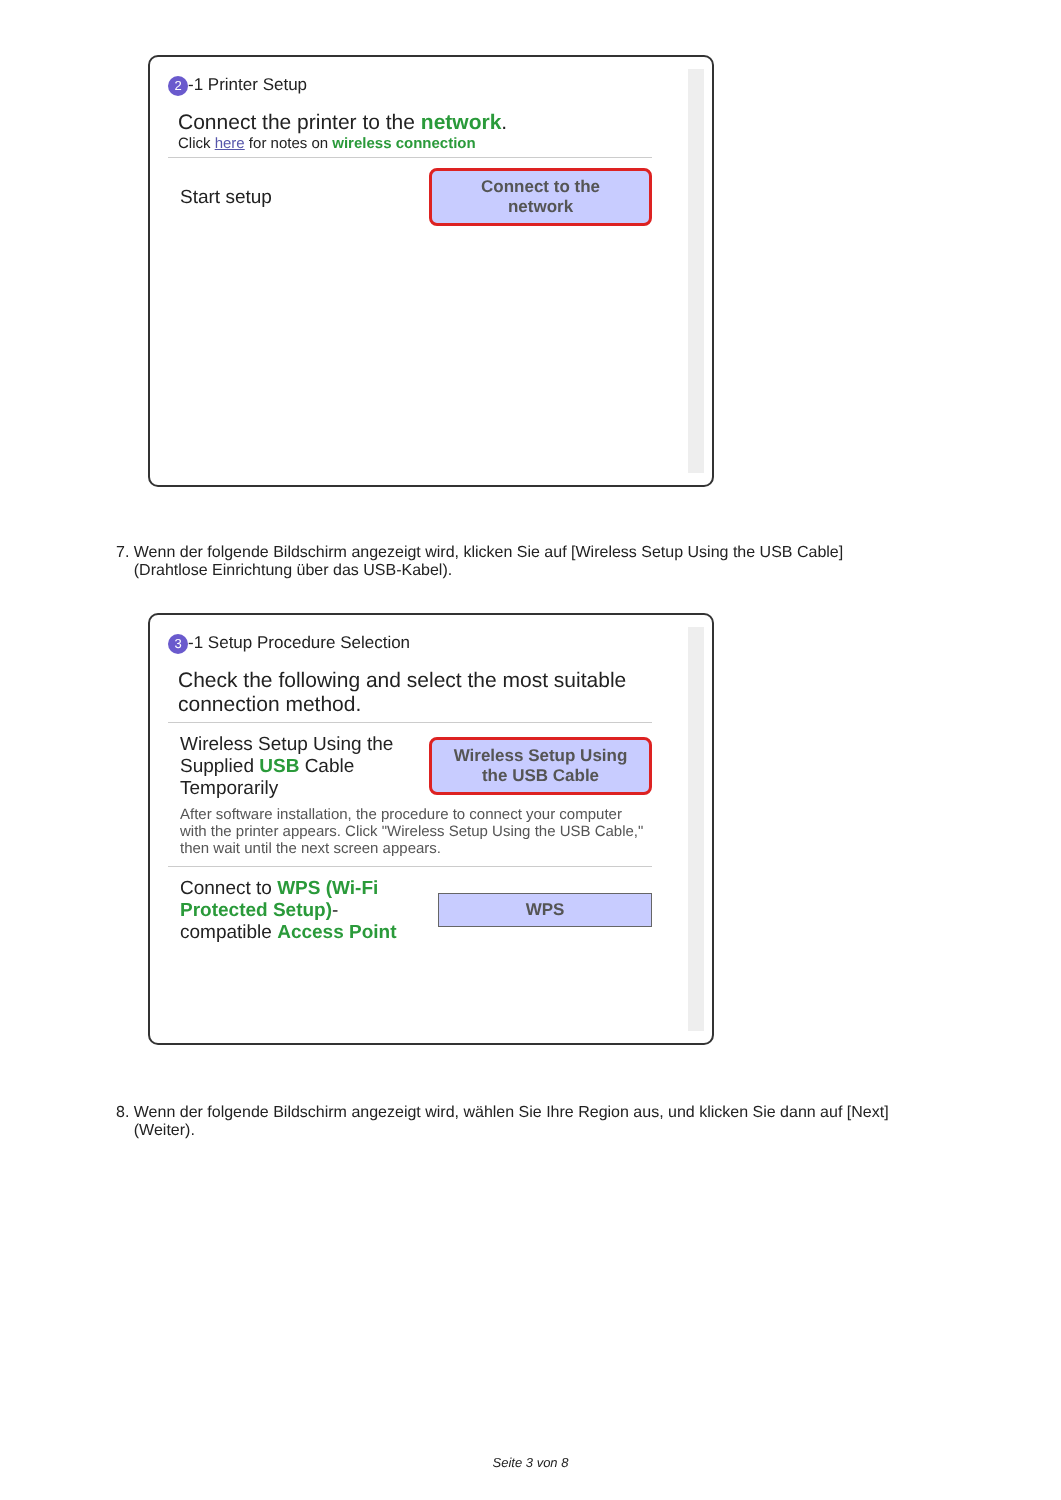2 -1 Printer Setup
Connect the printer to the network.
Click here for notes on wireless connection
Start setup
Connect to the
network
7. Wenn der folgende Bildschirm angezeigt wird, klicken Sie auf [Wireless Setup Using the USB Cable]
(Drahtlose Einrichtung über das USB-Kabel).
3 -1 Setup Procedure Selection
Check the following and select the most suitable connection method.
Wireless Setup Using the Supplied USB Cable Temporarily
Wireless Setup Using
the USB Cable
After software installation, the procedure to connect your computer with the printer appears. Click "Wireless Setup Using the USB Cable," then wait until the next screen appears.
Connect to WPS (Wi-Fi Protected Setup)-compatible Access Point
WPS
8. Wenn der folgende Bildschirm angezeigt wird, wählen Sie Ihre Region aus, und klicken Sie dann auf [Next]
(Weiter).
Seite 3 von 8